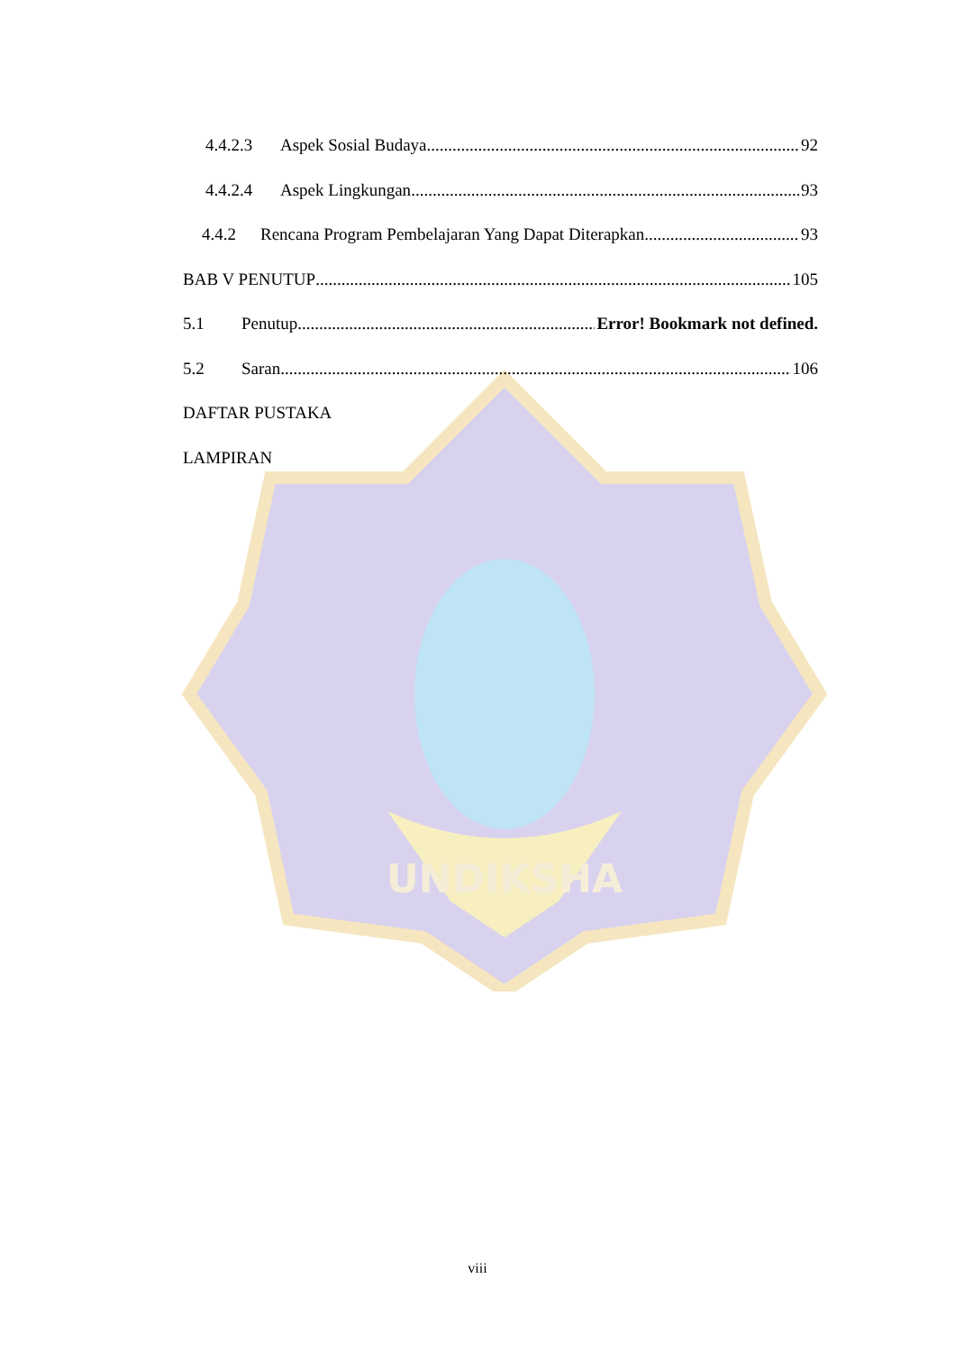UNDIKSHA
4.4.2.3 Aspek Sosial Budaya 92
4.4.2.4 Aspek Lingkungan 93
4.4.2 Rencana Program Pembelajaran Yang Dapat Diterapkan 93
BAB V PENUTUP 105
5.1 Penutup Error! Bookmark not defined.
5.2 Saran 106
DAFTAR PUSTAKA
LAMPIRAN
viii